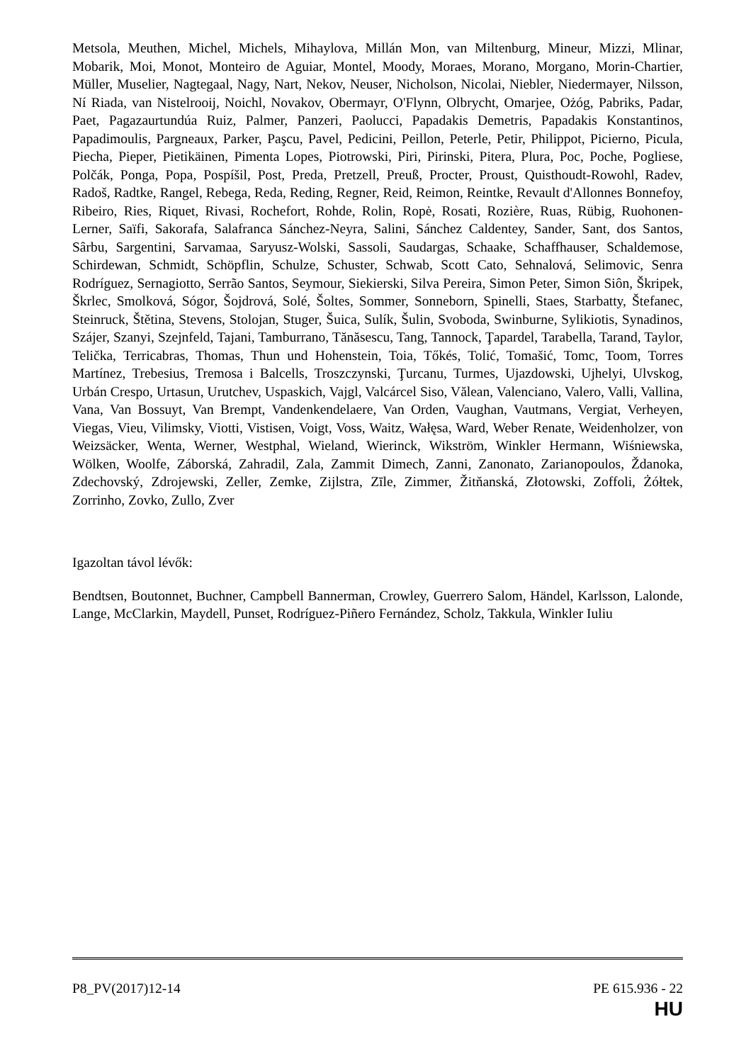Metsola, Meuthen, Michel, Michels, Mihaylova, Millán Mon, van Miltenburg, Mineur, Mizzi, Mlinar, Mobarik, Moi, Monot, Monteiro de Aguiar, Montel, Moody, Moraes, Morano, Morgano, Morin-Chartier, Müller, Muselier, Nagtegaal, Nagy, Nart, Nekov, Neuser, Nicholson, Nicolai, Niebler, Niedermayer, Nilsson, Ní Riada, van Nistelrooij, Noichl, Novakov, Obermayr, O'Flynn, Olbrycht, Omarjee, Ożóg, Pabriks, Padar, Paet, Pagazaurtundúa Ruiz, Palmer, Panzeri, Paolucci, Papadakis Demetris, Papadakis Konstantinos, Papadimoulis, Pargneaux, Parker, Paşcu, Pavel, Pedicini, Peillon, Peterle, Petir, Philippot, Picierno, Picula, Piecha, Pieper, Pietikäinen, Pimenta Lopes, Piotrowski, Piri, Pirinski, Pitera, Plura, Poc, Poche, Pogliese, Polčák, Ponga, Popa, Pospíšil, Post, Preda, Pretzell, Preuß, Procter, Proust, Quisthoudt-Rowohl, Radev, Radoš, Radtke, Rangel, Rebega, Reda, Reding, Regner, Reid, Reimon, Reintke, Revault d'Allonnes Bonnefoy, Ribeiro, Ries, Riquet, Rivasi, Rochefort, Rohde, Rolin, Ropė, Rosati, Rozière, Ruas, Rübig, Ruohonen-Lerner, Saïfi, Sakorafa, Salafranca Sánchez-Neyra, Salini, Sánchez Caldentey, Sander, Sant, dos Santos, Sârbu, Sargentini, Sarvamaa, Saryusz-Wolski, Sassoli, Saudargas, Schaake, Schaffhauser, Schaldemose, Schirdewan, Schmidt, Schöpflin, Schulze, Schuster, Schwab, Scott Cato, Sehnalová, Selimovic, Senra Rodríguez, Sernagiotto, Serrão Santos, Seymour, Siekierski, Silva Pereira, Simon Peter, Simon Siôn, Škripek, Škrlec, Smolková, Sógor, Šojdrová, Solé, Šoltes, Sommer, Sonneborn, Spinelli, Staes, Starbatty, Štefanec, Steinruck, Štětina, Stevens, Stolojan, Stuger, Šuica, Sulík, Šulin, Svoboda, Swinburne, Sylikiotis, Synadinos, Szájer, Szanyi, Szejnfeld, Tajani, Tamburrano, Tănăsescu, Tang, Tannock, Ţapardel, Tarabella, Tarand, Taylor, Telička, Terricabras, Thomas, Thun und Hohenstein, Toia, Tőkés, Tolić, Tomašić, Tomc, Toom, Torres Martínez, Trebesius, Tremosa i Balcells, Troszczynski, Ţurcanu, Turmes, Ujazdowski, Ujhelyi, Ulvskog, Urbán Crespo, Urtasun, Urutchev, Uspaskich, Vajgl, Valcárcel Siso, Vălean, Valenciano, Valero, Valli, Vallina, Vana, Van Bossuyt, Van Brempt, Vandenkendelaere, Van Orden, Vaughan, Vautmans, Vergiat, Verheyen, Viegas, Vieu, Vilimsky, Viotti, Vistisen, Voigt, Voss, Waitz, Wałęsa, Ward, Weber Renate, Weidenholzer, von Weizsäcker, Wenta, Werner, Westphal, Wieland, Wierinck, Wikström, Winkler Hermann, Wiśniewska, Wölken, Woolfe, Záborská, Zahradil, Zala, Zammit Dimech, Zanni, Zanonato, Zarianopoulos, Ždanoka, Zdechovský, Zdrojewski, Zeller, Zemke, Zijlstra, Zīle, Zimmer, Žitňanská, Złotowski, Zoffoli, Żółtek, Zorrinho, Zovko, Zullo, Zver
Igazoltan távol lévők:
Bendtsen, Boutonnet, Buchner, Campbell Bannerman, Crowley, Guerrero Salom, Händel, Karlsson, Lalonde, Lange, McClarkin, Maydell, Punset, Rodríguez-Piñero Fernández, Scholz, Takkula, Winkler Iuliu
P8_PV(2017)12-14 PE 615.936 - 22
HU